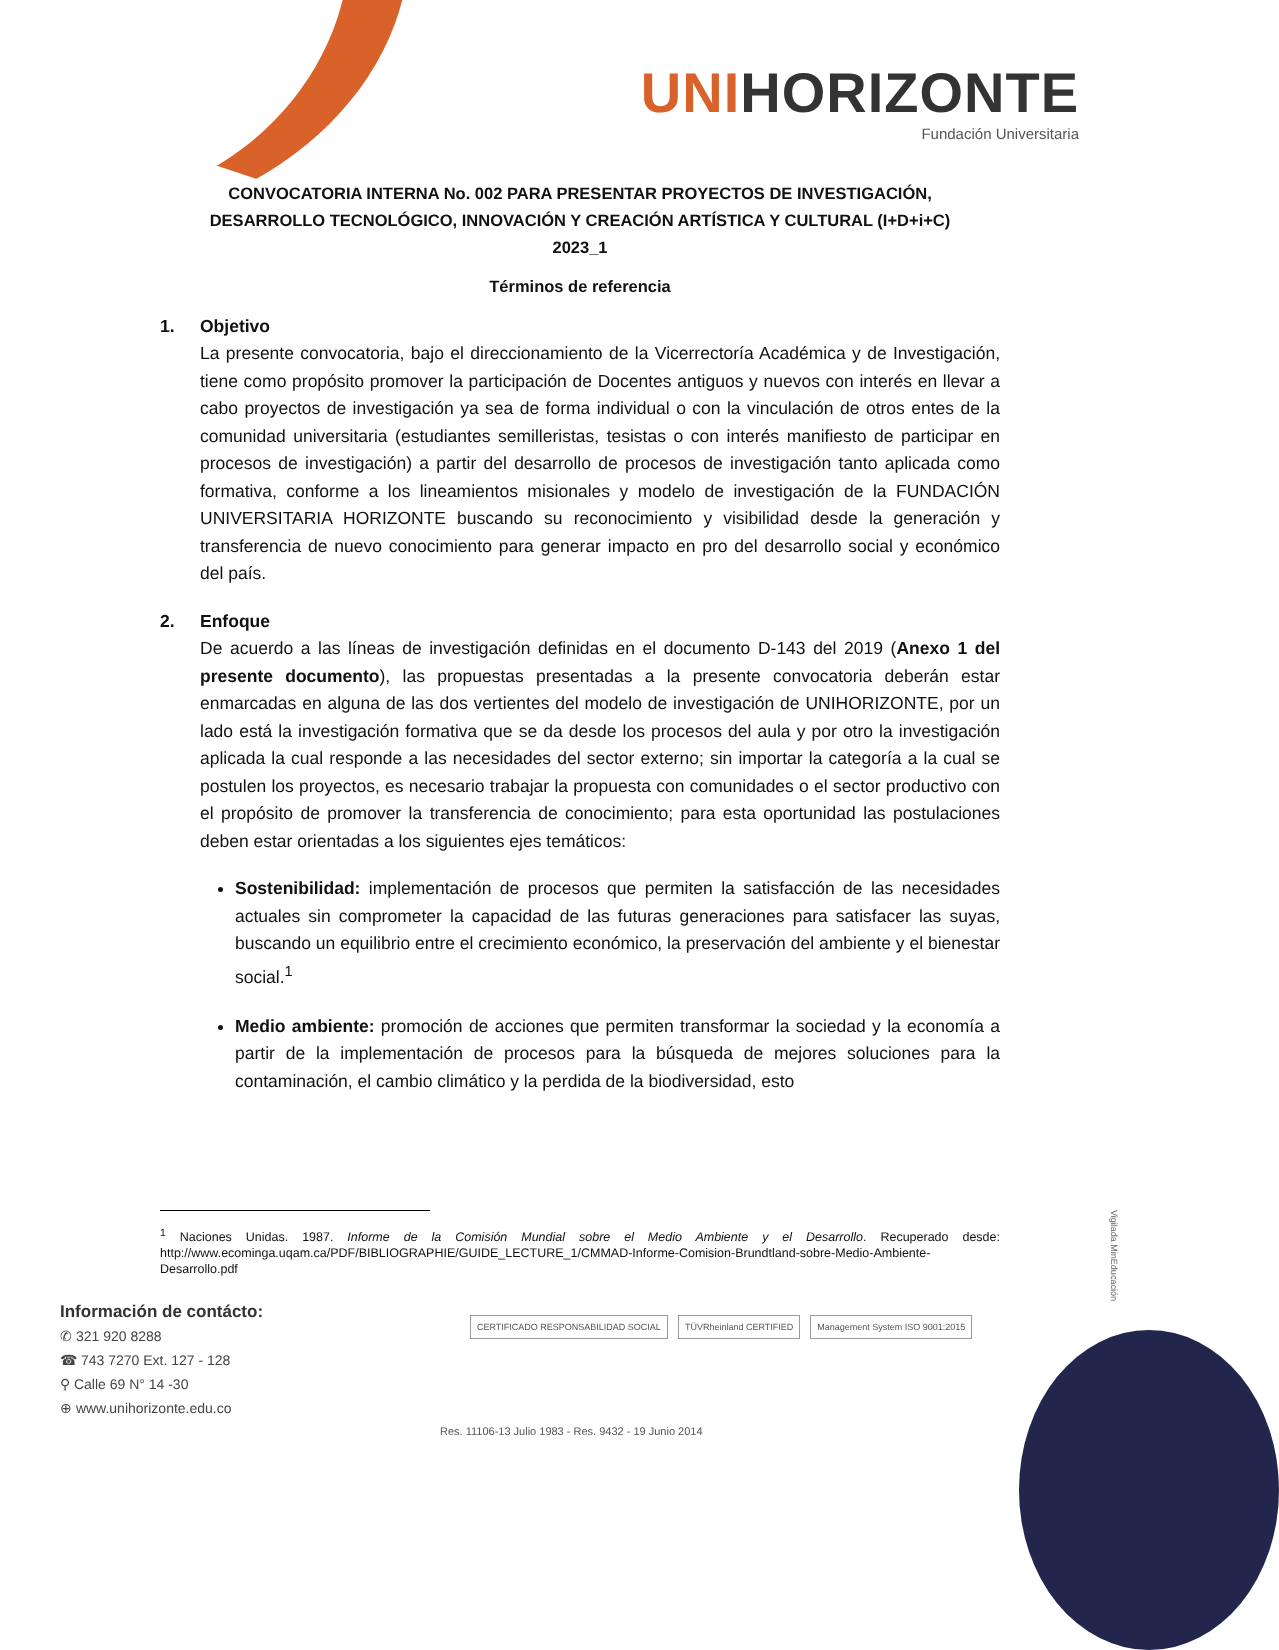UNIHORIZONTE
Fundación Universitaria
CONVOCATORIA INTERNA No. 002 PARA PRESENTAR PROYECTOS DE INVESTIGACIÓN,
DESARROLLO TECNOLÓGICO, INNOVACIÓN Y CREACIÓN ARTÍSTICA Y CULTURAL (I+D+i+C)
2023_1
Términos de referencia
1. Objetivo
La presente convocatoria, bajo el direccionamiento de la Vicerrectoría Académica y de Investigación, tiene como propósito promover la participación de Docentes antiguos y nuevos con interés en llevar a cabo proyectos de investigación ya sea de forma individual o con la vinculación de otros entes de la comunidad universitaria (estudiantes semilleristas, tesistas o con interés manifiesto de participar en procesos de investigación) a partir del desarrollo de procesos de investigación tanto aplicada como formativa, conforme a los lineamientos misionales y modelo de investigación de la FUNDACIÓN UNIVERSITARIA HORIZONTE buscando su reconocimiento y visibilidad desde la generación y transferencia de nuevo conocimiento para generar impacto en pro del desarrollo social y económico del país.
2. Enfoque
De acuerdo a las líneas de investigación definidas en el documento D-143 del 2019 (Anexo 1 del presente documento), las propuestas presentadas a la presente convocatoria deberán estar enmarcadas en alguna de las dos vertientes del modelo de investigación de UNIHORIZONTE, por un lado está la investigación formativa que se da desde los procesos del aula y por otro la investigación aplicada la cual responde a las necesidades del sector externo; sin importar la categoría a la cual se postulen los proyectos, es necesario trabajar la propuesta con comunidades o el sector productivo con el propósito de promover la transferencia de conocimiento; para esta oportunidad las postulaciones deben estar orientadas a los siguientes ejes temáticos:
Sostenibilidad: implementación de procesos que permiten la satisfacción de las necesidades actuales sin comprometer la capacidad de las futuras generaciones para satisfacer las suyas, buscando un equilibrio entre el crecimiento económico, la preservación del ambiente y el bienestar social.<sup>1</sup>
Medio ambiente: promoción de acciones que permiten transformar la sociedad y la economía a partir de la implementación de procesos para la búsqueda de mejores soluciones para la contaminación, el cambio climático y la perdida de la biodiversidad, esto
<sup>1</sup> Naciones Unidas. 1987. Informe de la Comisión Mundial sobre el Medio Ambiente y el Desarrollo. Recuperado desde: http://www.ecominga.uqam.ca/PDF/BIBLIOGRAPHIE/GUIDE_LECTURE_1/CMMAD-Informe-Comision-Brundtland-sobre-Medio-Ambiente-Desarrollo.pdf
Información de contácto:
✆ 321 920 8288
☎ 743 7270 Ext. 127 - 128
⚲ Calle 69 N° 14 -30
⊕ www.unihorizonte.edu.co
CERTIFICADO RESPONSABILIDAD SOCIAL
TÜVRheinland CERTIFIED Management System ISO 9001:2015
Res. 11106-13 Julio 1983 - Res. 9432 - 19 Junio 2014
Vigilada MinEducación